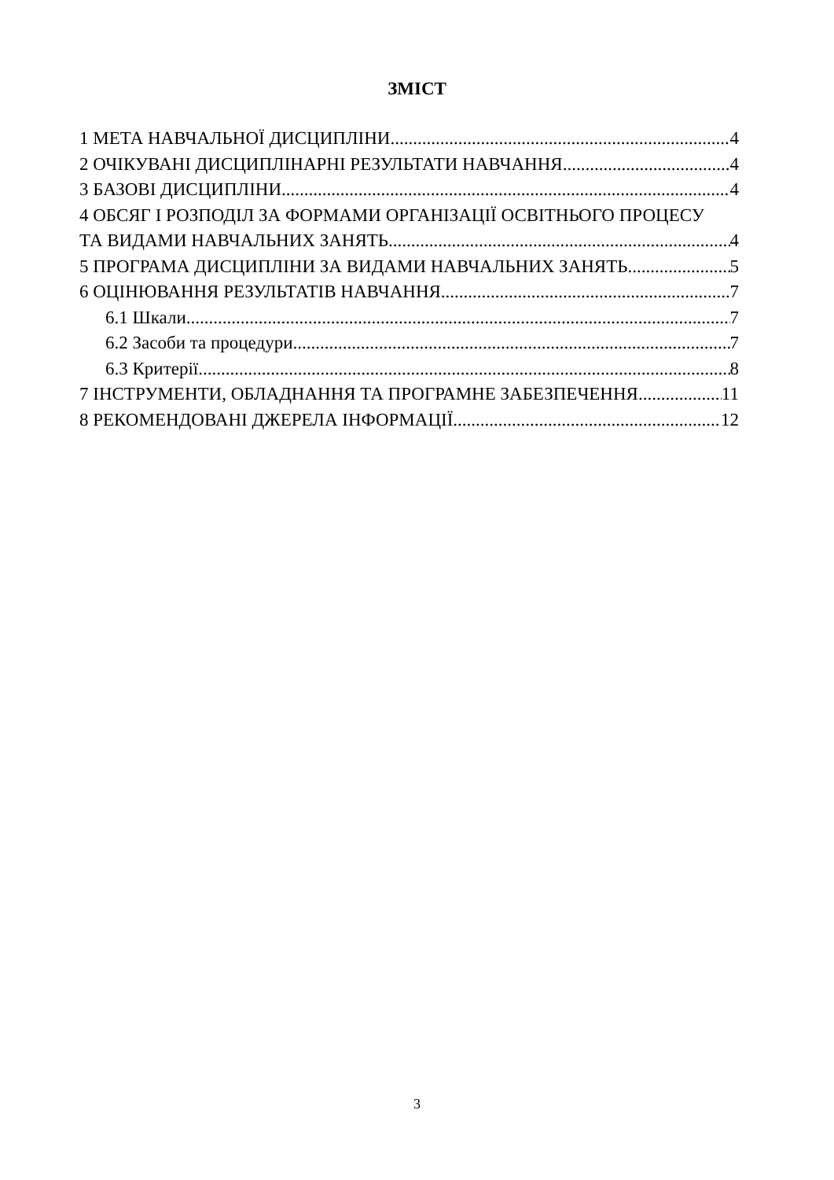ЗМІСТ
1 МЕТА НАВЧАЛЬНОЇ ДИСЦИПЛІНИ 4
2 ОЧІКУВАНІ ДИСЦИПЛІНАРНІ РЕЗУЛЬТАТИ НАВЧАННЯ 4
3 БАЗОВІ ДИСЦИПЛІНИ 4
4 ОБСЯГ І РОЗПОДІЛ ЗА ФОРМАМИ ОРГАНІЗАЦІЇ ОСВІТНЬОГО ПРОЦЕСУ
ТА ВИДАМИ НАВЧАЛЬНИХ ЗАНЯТЬ 4
5 ПРОГРАМА ДИСЦИПЛІНИ ЗА ВИДАМИ НАВЧАЛЬНИХ ЗАНЯТЬ 5
6 ОЦІНЮВАННЯ РЕЗУЛЬТАТІВ НАВЧАННЯ 7
6.1 Шкали 7
6.2 Засоби та процедури 7
6.3 Критерії 8
7 ІНСТРУМЕНТИ, ОБЛАДНАННЯ ТА ПРОГРАМНЕ ЗАБЕЗПЕЧЕННЯ 11
8 РЕКОМЕНДОВАНІ ДЖЕРЕЛА ІНФОРМАЦІЇ 12
3